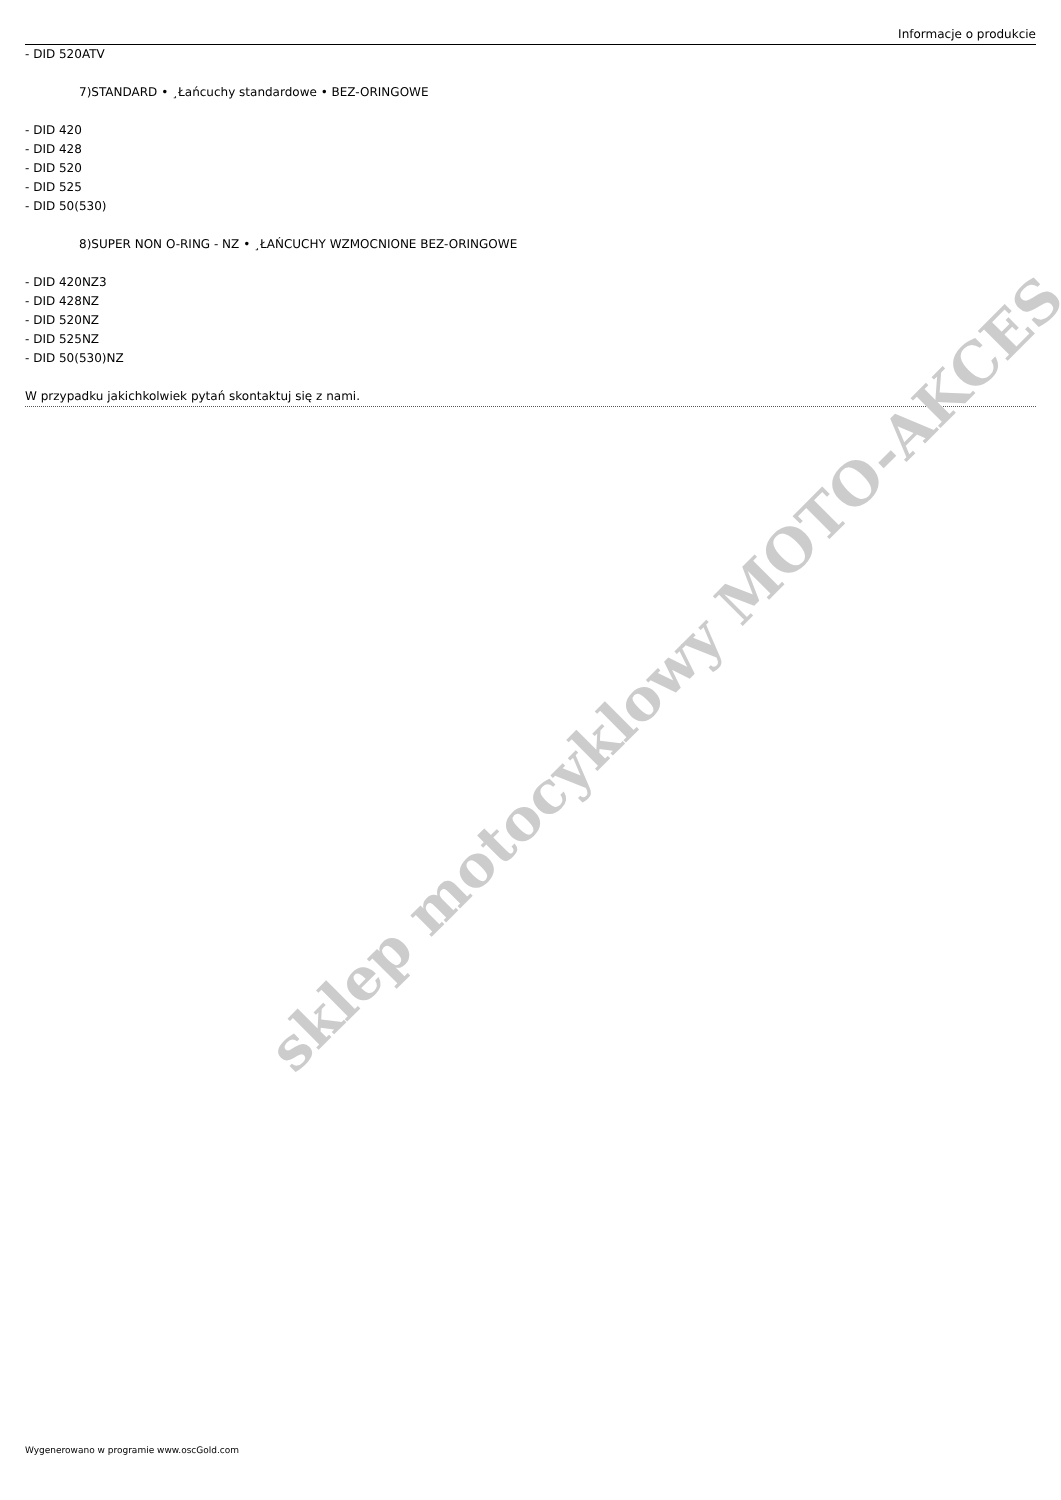sklep motocyklowy MOTO-AKCES
Informacje o produkcie
- DID 520ATV
7)STANDARD • ¸Łańcuchy standardowe • BEZ-ORINGOWE
- DID 420
- DID 428
- DID 520
- DID 525
- DID 50(530)
8)SUPER NON O-RING - NZ • ¸ŁAŃCUCHY WZMOCNIONE BEZ-ORINGOWE
- DID 420NZ3
- DID 428NZ
- DID 520NZ
- DID 525NZ
- DID 50(530)NZ
W przypadku jakichkolwiek pytań skontaktuj się z nami.
Wygenerowano w programie www.oscGold.com